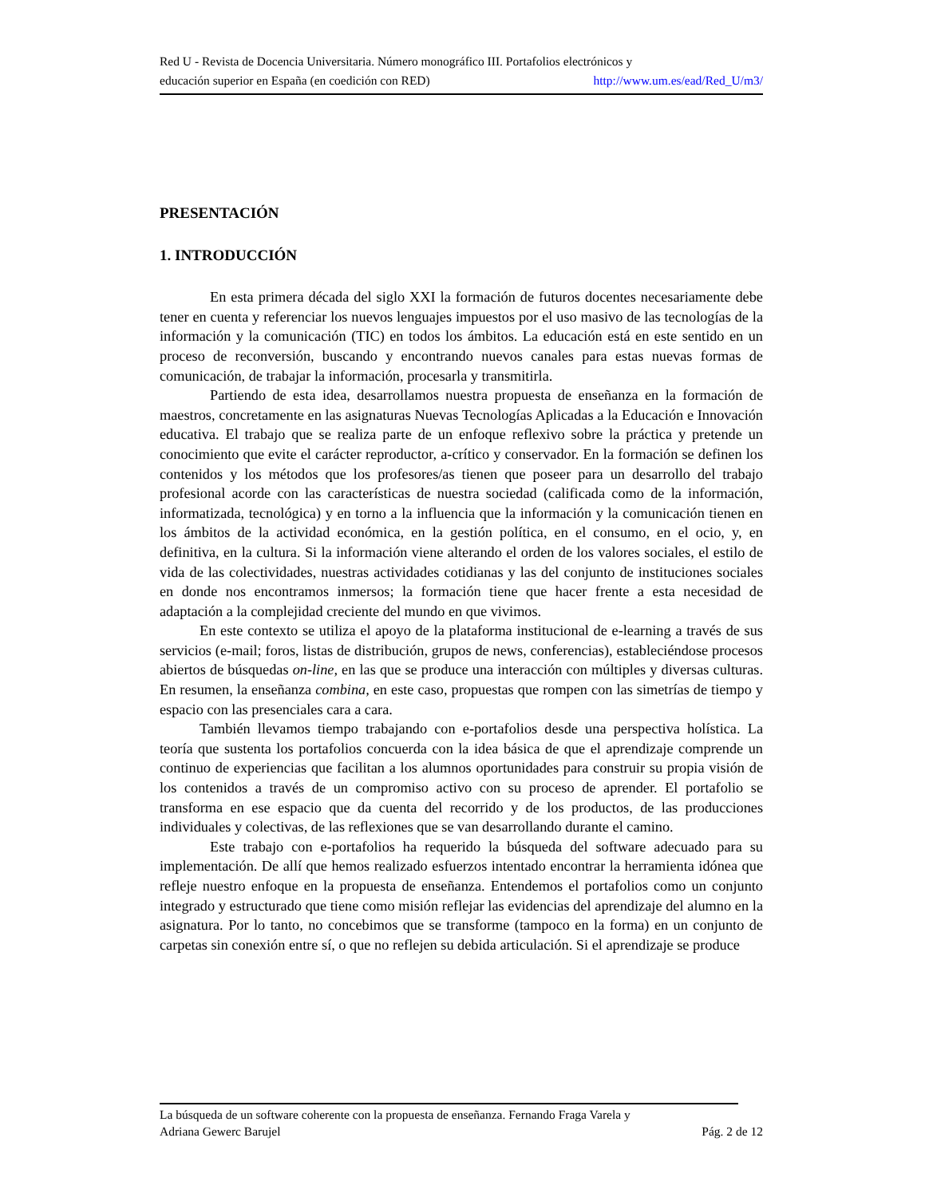Red U - Revista de Docencia Universitaria. Número monográfico III. Portafolios electrónicos y
educación superior en España (en coedición con RED) http://www.um.es/ead/Red_U/m3/
PRESENTACIÓN
1. INTRODUCCIÓN
En esta primera década del siglo XXI la formación de futuros docentes necesariamente debe tener en cuenta y referenciar los nuevos lenguajes impuestos por el uso masivo de las tecnologías de la información y la comunicación (TIC) en todos los ámbitos. La educación está en este sentido en un proceso de reconversión, buscando y encontrando nuevos canales para estas nuevas formas de comunicación, de trabajar la información, procesarla y transmitirla.
Partiendo de esta idea, desarrollamos nuestra propuesta de enseñanza en la formación de maestros, concretamente en las asignaturas Nuevas Tecnologías Aplicadas a la Educación e Innovación educativa. El trabajo que se realiza parte de un enfoque reflexivo sobre la práctica y pretende un conocimiento que evite el carácter reproductor, a-crítico y conservador. En la formación se definen los contenidos y los métodos que los profesores/as tienen que poseer para un desarrollo del trabajo profesional acorde con las características de nuestra sociedad (calificada como de la información, informatizada, tecnológica) y en torno a la influencia que la información y la comunicación tienen en los ámbitos de la actividad económica, en la gestión política, en el consumo, en el ocio, y, en definitiva, en la cultura. Si la información viene alterando el orden de los valores sociales, el estilo de vida de las colectividades, nuestras actividades cotidianas y las del conjunto de instituciones sociales en donde nos encontramos inmersos; la formación tiene que hacer frente a esta necesidad de adaptación a la complejidad creciente del mundo en que vivimos.
En este contexto se utiliza el apoyo de la plataforma institucional de e-learning a través de sus servicios (e-mail; foros, listas de distribución, grupos de news, conferencias), estableciéndose procesos abiertos de búsquedas on-line, en las que se produce una interacción con múltiples y diversas culturas. En resumen, la enseñanza combina, en este caso, propuestas que rompen con las simetrías de tiempo y espacio con las presenciales cara a cara.
También llevamos tiempo trabajando con e-portafolios desde una perspectiva holística. La teoría que sustenta los portafolios concuerda con la idea básica de que el aprendizaje comprende un continuo de experiencias que facilitan a los alumnos oportunidades para construir su propia visión de los contenidos a través de un compromiso activo con su proceso de aprender. El portafolio se transforma en ese espacio que da cuenta del recorrido y de los productos, de las producciones individuales y colectivas, de las reflexiones que se van desarrollando durante el camino.
Este trabajo con e-portafolios ha requerido la búsqueda del software adecuado para su implementación. De allí que hemos realizado esfuerzos intentado encontrar la herramienta idónea que refleje nuestro enfoque en la propuesta de enseñanza. Entendemos el portafolios como un conjunto integrado y estructurado que tiene como misión reflejar las evidencias del aprendizaje del alumno en la asignatura. Por lo tanto, no concebimos que se transforme (tampoco en la forma) en un conjunto de carpetas sin conexión entre sí, o que no reflejen su debida articulación. Si el aprendizaje se produce
La búsqueda de un software coherente con la propuesta de enseñanza. Fernando Fraga Varela y
Adriana Gewerc Barujel Pág. 2 de 12